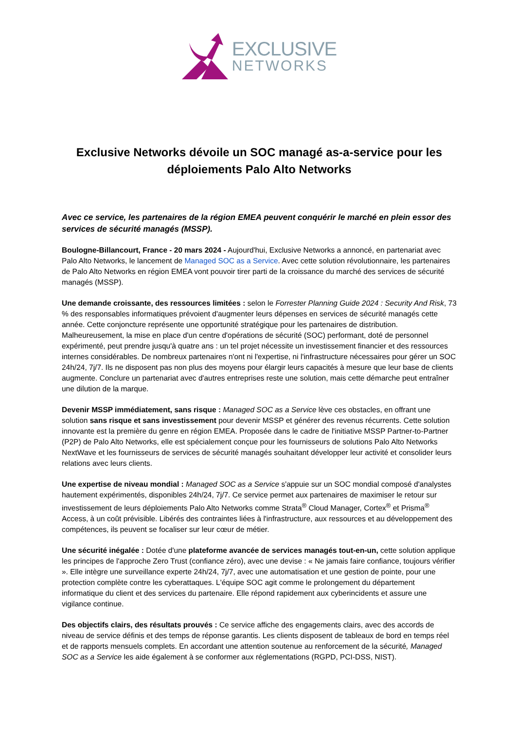EXCLUSIVE
NETWORKS
Exclusive Networks dévoile un SOC managé as-a-service pour les déploiements Palo Alto Networks
Avec ce service, les partenaires de la région EMEA peuvent conquérir le marché en plein essor des services de sécurité managés (MSSP).
Boulogne-Billancourt, France - 20 mars 2024 - Aujourd'hui, Exclusive Networks a annoncé, en partenariat avec Palo Alto Networks, le lancement de Managed SOC as a Service. Avec cette solution révolutionnaire, les partenaires de Palo Alto Networks en région EMEA vont pouvoir tirer parti de la croissance du marché des services de sécurité managés (MSSP).
Une demande croissante, des ressources limitées : selon le Forrester Planning Guide 2024 : Security And Risk, 73 % des responsables informatiques prévoient d'augmenter leurs dépenses en services de sécurité managés cette année. Cette conjoncture représente une opportunité stratégique pour les partenaires de distribution. Malheureusement, la mise en place d'un centre d'opérations de sécurité (SOC) performant, doté de personnel expérimenté, peut prendre jusqu'à quatre ans : un tel projet nécessite un investissement financier et des ressources internes considérables. De nombreux partenaires n'ont ni l'expertise, ni l'infrastructure nécessaires pour gérer un SOC 24h/24, 7j/7. Ils ne disposent pas non plus des moyens pour élargir leurs capacités à mesure que leur base de clients augmente. Conclure un partenariat avec d'autres entreprises reste une solution, mais cette démarche peut entraîner une dilution de la marque.
Devenir MSSP immédiatement, sans risque : Managed SOC as a Service lève ces obstacles, en offrant une solution sans risque et sans investissement pour devenir MSSP et générer des revenus récurrents. Cette solution innovante est la première du genre en région EMEA. Proposée dans le cadre de l'initiative MSSP Partner-to-Partner (P2P) de Palo Alto Networks, elle est spécialement conçue pour les fournisseurs de solutions Palo Alto Networks NextWave et les fournisseurs de services de sécurité managés souhaitant développer leur activité et consolider leurs relations avec leurs clients.
Une expertise de niveau mondial : Managed SOC as a Service s'appuie sur un SOC mondial composé d'analystes hautement expérimentés, disponibles 24h/24, 7j/7. Ce service permet aux partenaires de maximiser le retour sur investissement de leurs déploiements Palo Alto Networks comme Strata<sup>®</sup> Cloud Manager, Cortex<sup>®</sup> et Prisma<sup>®</sup> Access, à un coût prévisible. Libérés des contraintes liées à l'infrastructure, aux ressources et au développement des compétences, ils peuvent se focaliser sur leur cœur de métier.
Une sécurité inégalée : Dotée d'une plateforme avancée de services managés tout-en-un, cette solution applique les principes de l'approche Zero Trust (confiance zéro), avec une devise : « Ne jamais faire confiance, toujours vérifier ». Elle intègre une surveillance experte 24h/24, 7j/7, avec une automatisation et une gestion de pointe, pour une protection complète contre les cyberattaques. L'équipe SOC agit comme le prolongement du département informatique du client et des services du partenaire. Elle répond rapidement aux cyberincidents et assure une vigilance continue.
Des objectifs clairs, des résultats prouvés : Ce service affiche des engagements clairs, avec des accords de niveau de service définis et des temps de réponse garantis. Les clients disposent de tableaux de bord en temps réel et de rapports mensuels complets. En accordant une attention soutenue au renforcement de la sécurité, Managed SOC as a Service les aide également à se conformer aux réglementations (RGPD, PCI-DSS, NIST).